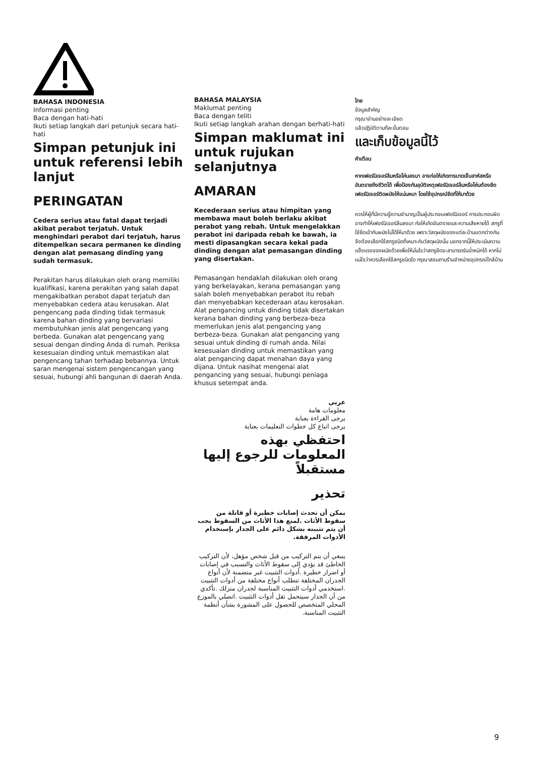BAHASA INDONESIA
Informasi penting
Baca dengan hati-hati
Ikuti setiap langkah dari petunjuk secara hati-hati
Simpan petunjuk ini untuk referensi lebih lanjut
PERINGATAN
Cedera serius atau fatal dapat terjadi akibat perabot terjatuh. Untuk menghindari perabot dari terjatuh, harus ditempelkan secara permanen ke dinding dengan alat pemasang dinding yang sudah termasuk.
Perakitan harus dilakukan oleh orang memiliki kualifikasi, karena perakitan yang salah dapat mengakibatkan perabot dapat terjatuh dan menyebabkan cedera atau kerusakan. Alat pengencang pada dinding tidak termasuk karena bahan dinding yang bervariasi membutuhkan jenis alat pengencang yang berbeda. Gunakan alat pengencang yang sesuai dengan dinding Anda di rumah. Periksa kesesuaian dinding untuk memastikan alat pengencang tahan terhadap bebannya. Untuk saran mengenai sistem pengencangan yang sesuai, hubungi ahli bangunan di daerah Anda.
BAHASA MALAYSIA
Maklumat penting
Baca dengan teliti
Ikuti setiap langkah arahan dengan berhati-hati
Simpan maklumat ini untuk rujukan selanjutnya
AMARAN
Kecederaan serius atau himpitan yang membawa maut boleh berlaku akibat perabot yang rebah. Untuk mengelakkan perabot ini daripada rebah ke bawah, ia mesti dipasangkan secara kekal pada dinding dengan alat pemasangan dinding yang disertakan.
Pemasangan hendaklah dilakukan oleh orang yang berkelayakan, kerana pemasangan yang salah boleh menyebabkan perabot itu rebah dan menyebabkan kecederaan atau kerosakan. Alat pengancing untuk dinding tidak disertakan kerana bahan dinding yang berbeza-beza memerlukan jenis alat pengancing yang berbeza-beza. Gunakan alat pengancing yang sesuai untuk dinding di rumah anda. Nilai kesesuaian dinding untuk memastikan yang alat pengancing dapat menahan daya yang dijana. Untuk nasihat mengenai alat pengancing yang sesuai, hubungi peniaga khusus setempat anda.
عربي
معلومات هامة
يرجى القراءة بعناية
يرجى اتباع كل خطوات التعليمات بعناية
احتفظي بهذه المعلومات للرجوع إليها مستقبلاً
تحذير
يمكن أن تحدث إصابات خطيرة أو قاتلة من سقوط الأثاث .لمنع هذا الأثاث من السقوط يجب أن يتم تثبيته بشكل دائم على الجدار بإستخدام الأدوات المرفقة.
ينبغي أن يتم التركيب من قبل شخص مؤهل، لأن التركيب الخاطئ قد يؤدي إلى سقوط الأثاث والتسبب في إصابات أو اضرار خطيرة .أدوات التثبيت غير متضمنة لأن أنواع الجدران المختلفة تتطلب أنواع مختلفة من أدوات التثبيت .استخدمي أدوات التثبيت المناسبة لجدران منزلك .تأكدي من أن الجدار سيتحمل ثقل أدوات التثبيت .اتصلي بالموزع المحلي المتخصص للحصول على المشورة بشأن أنظمة التثبيت المناسبة.
ไทย
ข้อมูลสำคัญ
กรุณาอ่านอย่างละเอียด
แล้วปฏิบัติตามทีละขั้นตอน
และเก็บข้อมูลนี้ไว้
คำเตือน
หากเฟอร์นิเจอร์ล้มหรือโค่นลงมา อาจก่อให้เกิดการบาดเจ็บสาหัสหรืออันตรายถึงชีวิตได้ เพื่อป้องกันอุบัติเหตุเฟอร์นิเจอร์ล้มหรือโค่นต้องยึดเฟอร์นิเจอร์ติดผนังให้แน่นหนา โดยใช้อุปกรณ์ยึดที่ให้มาด้วย
ควรให้ผู้ที่มีความรู้ความชำนาญเป็นผู้ประกอบเฟอร์นิเจอร์ การประกอบผิดอาจทำให้เฟอร์นิเจอร์ล้มลงมา ก่อให้เกิดอันตรายและความเสียหายได้ สกรูที่ใช้ยึดเข้ากับผนังไม่ได้ให้มาด้วย เพราะวัสดุผนังของแต่ละบ้านแตกต่างกัน จึงต้องเลือกใช้สกรูชนิดที่เหมาะกับวัสดุผนังนั้น นอกจากนี้ให้ประเมินความแข็งแรงของผนังด้วยเพื่อให้มั่นใจว่าสกรูยึดจะสามารถรับน้ำหนักได้ หากไม่แน่ใจว่าควรเลือกใช้สกรูชนิดใด กรุณาสอบถามร้านจำหน่ายอุปกรณ์ใกล้บ้าน
9